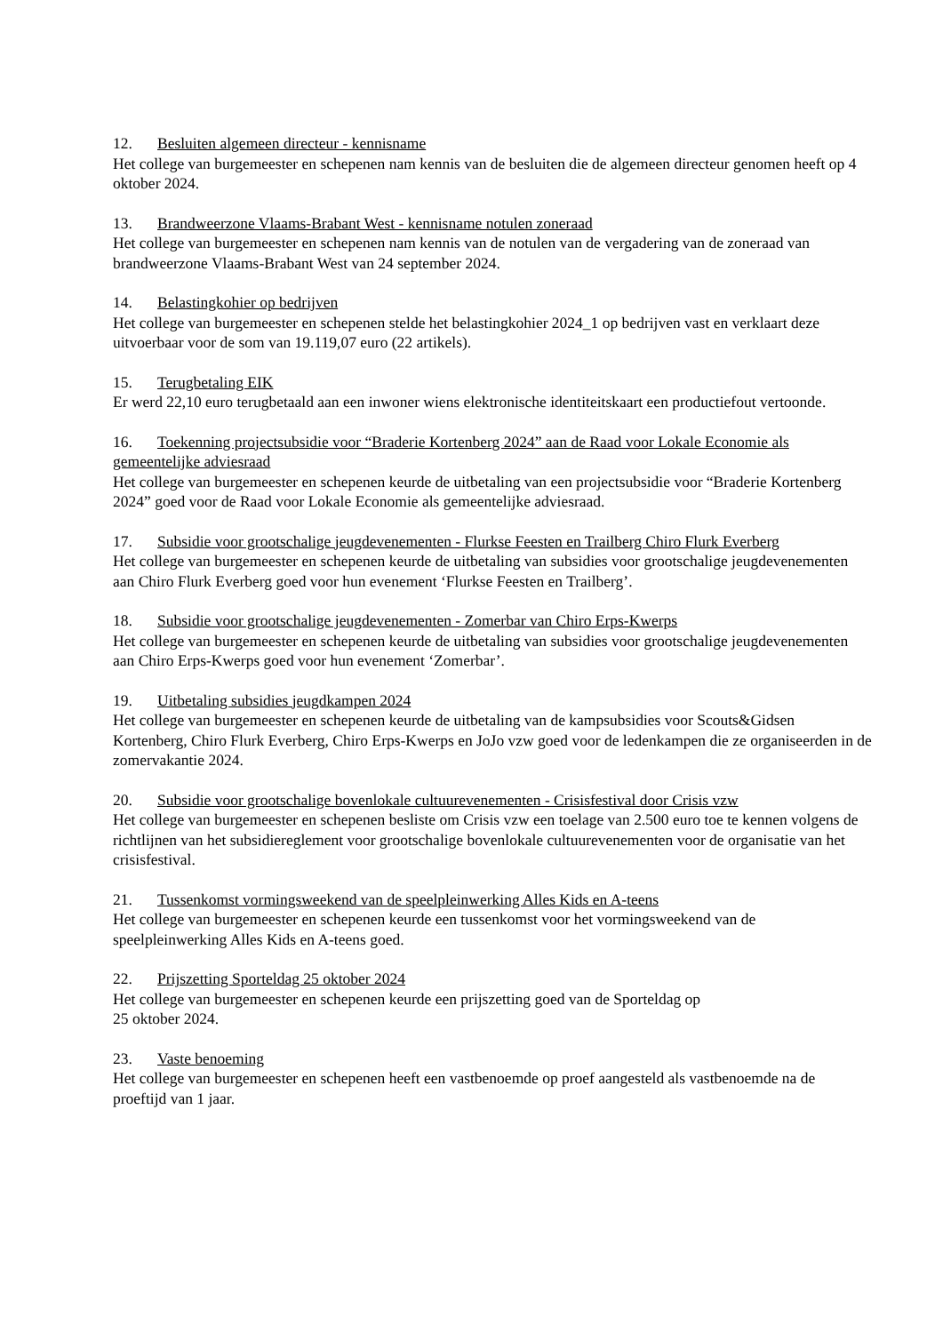12. Besluiten algemeen directeur - kennisname
Het college van burgemeester en schepenen nam kennis van de besluiten die de algemeen directeur genomen heeft op 4 oktober 2024.
13. Brandweerzone Vlaams-Brabant West - kennisname notulen zoneraad
Het college van burgemeester en schepenen nam kennis van de notulen van de vergadering van de zoneraad van brandweerzone Vlaams-Brabant West van 24 september 2024.
14. Belastingkohier op bedrijven
Het college van burgemeester en schepenen stelde het belastingkohier 2024_1 op bedrijven vast en verklaart deze uitvoerbaar voor de som van 19.119,07 euro (22 artikels).
15. Terugbetaling EIK
Er werd 22,10 euro terugbetaald aan een inwoner wiens elektronische identiteitskaart een productiefout vertoonde.
16. Toekenning projectsubsidie voor “Braderie Kortenberg 2024” aan de Raad voor Lokale Economie als gemeentelijke adviesraad
Het college van burgemeester en schepenen keurde de uitbetaling van een projectsubsidie voor “Braderie Kortenberg 2024” goed voor de Raad voor Lokale Economie als gemeentelijke adviesraad.
17. Subsidie voor grootschalige jeugdevenementen - Flurkse Feesten en Trailberg Chiro Flurk Everberg
Het college van burgemeester en schepenen keurde de uitbetaling van subsidies voor grootschalige jeugdevenementen aan Chiro Flurk Everberg goed voor hun evenement ‘Flurkse Feesten en Trailberg’.
18. Subsidie voor grootschalige jeugdevenementen - Zomerbar van Chiro Erps-Kwerps
Het college van burgemeester en schepenen keurde de uitbetaling van subsidies voor grootschalige jeugdevenementen aan Chiro Erps-Kwerps goed voor hun evenement ‘Zomerbar’.
19. Uitbetaling subsidies jeugdkampen 2024
Het college van burgemeester en schepenen keurde de uitbetaling van de kampsubsidies voor Scouts&Gidsen Kortenberg, Chiro Flurk Everberg, Chiro Erps-Kwerps en JoJo vzw goed voor de ledenkampen die ze organiseerden in de zomervakantie 2024.
20. Subsidie voor grootschalige bovenlokale cultuurevenementen - Crisisfestival door Crisis vzw
Het college van burgemeester en schepenen besliste om Crisis vzw een toelage van 2.500 euro toe te kennen volgens de richtlijnen van het subsidiereglement voor grootschalige bovenlokale cultuurevenementen voor de organisatie van het crisisfestival.
21. Tussenkomst vormingsweekend van de speelpleinwerking Alles Kids en A-teens
Het college van burgemeester en schepenen keurde een tussenkomst voor het vormingsweekend van de speelpleinwerking Alles Kids en A-teens goed.
22. Prijszetting Sporteldag 25 oktober 2024
Het college van burgemeester en schepenen keurde een prijszetting goed van de Sporteldag op
25 oktober 2024.
23. Vaste benoeming
Het college van burgemeester en schepenen heeft een vastbenoemde op proef aangesteld als vastbenoemde na de proeftijd van 1 jaar.